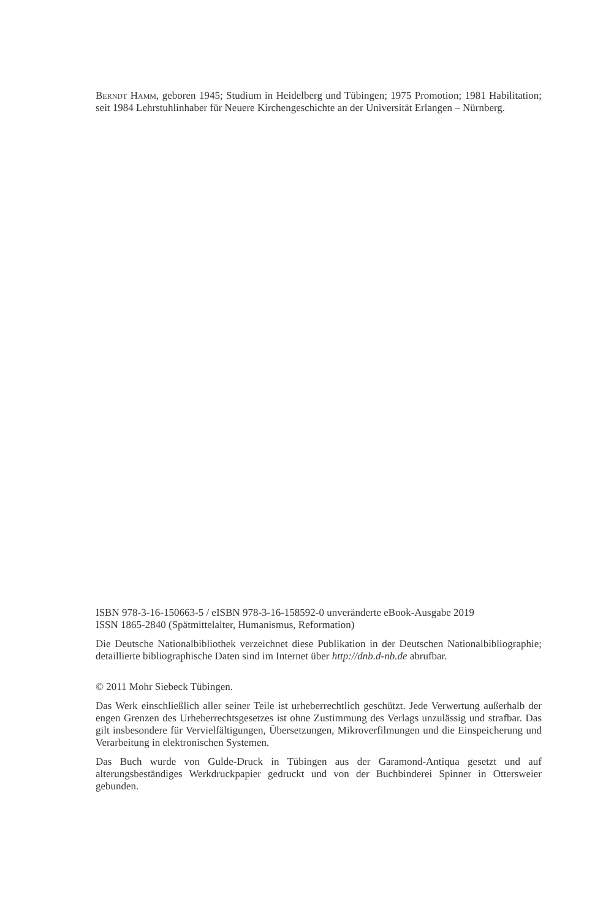Berndt Hamm, geboren 1945; Studium in Heidelberg und Tübingen; 1975 Promotion; 1981 Habilitation; seit 1984 Lehrstuhlinhaber für Neuere Kirchengeschichte an der Universität Erlangen – Nürnberg.
ISBN 978-3-16-150663-5 / eISBN 978-3-16-158592-0 unveränderte eBook-Ausgabe 2019
ISSN 1865-2840 (Spätmittelalter, Humanismus, Reformation)
Die Deutsche Nationalbibliothek verzeichnet diese Publikation in der Deutschen Nationalbibliographie; detaillierte bibliographische Daten sind im Internet über http://dnb.d-nb.de abrufbar.
© 2011 Mohr Siebeck Tübingen.
Das Werk einschließlich aller seiner Teile ist urheberrechtlich geschützt. Jede Verwertung außerhalb der engen Grenzen des Urheberrechtsgesetzes ist ohne Zustimmung des Verlags unzulässig und strafbar. Das gilt insbesondere für Vervielfältigungen, Übersetzungen, Mikroverfilmungen und die Einspeicherung und Verarbeitung in elektronischen Systemen.
Das Buch wurde von Gulde-Druck in Tübingen aus der Garamond-Antiqua gesetzt und auf alterungsbeständiges Werkdruckpapier gedruckt und von der Buchbinderei Spinner in Ottersweier gebunden.